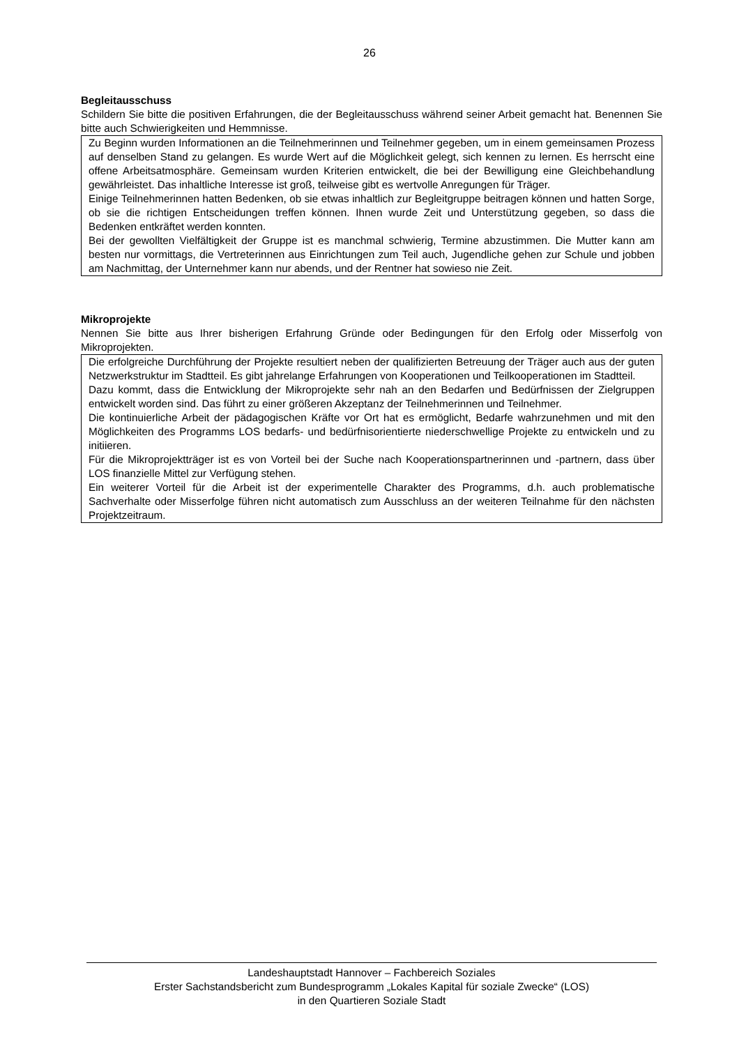26
Begleitausschuss
Schildern Sie bitte die positiven Erfahrungen, die der Begleitausschuss während seiner Arbeit gemacht hat. Benennen Sie bitte auch Schwierigkeiten und Hemmnisse.
Zu Beginn wurden Informationen an die Teilnehmerinnen und Teilnehmer gegeben, um in einem gemeinsamen Prozess auf denselben Stand zu gelangen. Es wurde Wert auf die Möglichkeit gelegt, sich kennen zu lernen. Es herrscht eine offene Arbeitsatmosphäre. Gemeinsam wurden Kriterien entwickelt, die bei der Bewilligung eine Gleichbehandlung gewährleistet. Das inhaltliche Interesse ist groß, teilweise gibt es wertvolle Anregungen für Träger.
Einige Teilnehmerinnen hatten Bedenken, ob sie etwas inhaltlich zur Begleitgruppe beitragen können und hatten Sorge, ob sie die richtigen Entscheidungen treffen können. Ihnen wurde Zeit und Unterstützung gegeben, so dass die Bedenken entkräftet werden konnten.
Bei der gewollten Vielfältigkeit der Gruppe ist es manchmal schwierig, Termine abzustimmen. Die Mutter kann am besten nur vormittags, die Vertreterinnen aus Einrichtungen zum Teil auch, Jugendliche gehen zur Schule und jobben am Nachmittag, der Unternehmer kann nur abends, und der Rentner hat sowieso nie Zeit.
Mikroprojekte
Nennen Sie bitte aus Ihrer bisherigen Erfahrung Gründe oder Bedingungen für den Erfolg oder Misserfolg von Mikroprojekten.
Die erfolgreiche Durchführung der Projekte resultiert neben der qualifizierten Betreuung der Träger auch aus der guten Netzwerkstruktur im Stadtteil. Es gibt jahrelange Erfahrungen von Kooperationen und Teilkooperationen im Stadtteil.
Dazu kommt, dass die Entwicklung der Mikroprojekte sehr nah an den Bedarfen und Bedürfnissen der Zielgruppen entwickelt worden sind. Das führt zu einer größeren Akzeptanz der Teilnehmerinnen und Teilnehmer.
Die kontinuierliche Arbeit der pädagogischen Kräfte vor Ort hat es ermöglicht, Bedarfe wahrzunehmen und mit den Möglichkeiten des Programms LOS bedarfs- und bedürfnisorientierte niederschwellige Projekte zu entwickeln und zu initiieren.
Für die Mikroprojektträger ist es von Vorteil bei der Suche nach Kooperationspartnerinnen und -partnern, dass über LOS finanzielle Mittel zur Verfügung stehen.
Ein weiterer Vorteil für die Arbeit ist der experimentelle Charakter des Programms, d.h. auch problematische Sachverhalte oder Misserfolge führen nicht automatisch zum Ausschluss an der weiteren Teilnahme für den nächsten Projektzeitraum.
Landeshauptstadt Hannover – Fachbereich Soziales
Erster Sachstandsbericht zum Bundesprogramm „Lokales Kapital für soziale Zwecke“ (LOS)
in den Quartieren Soziale Stadt